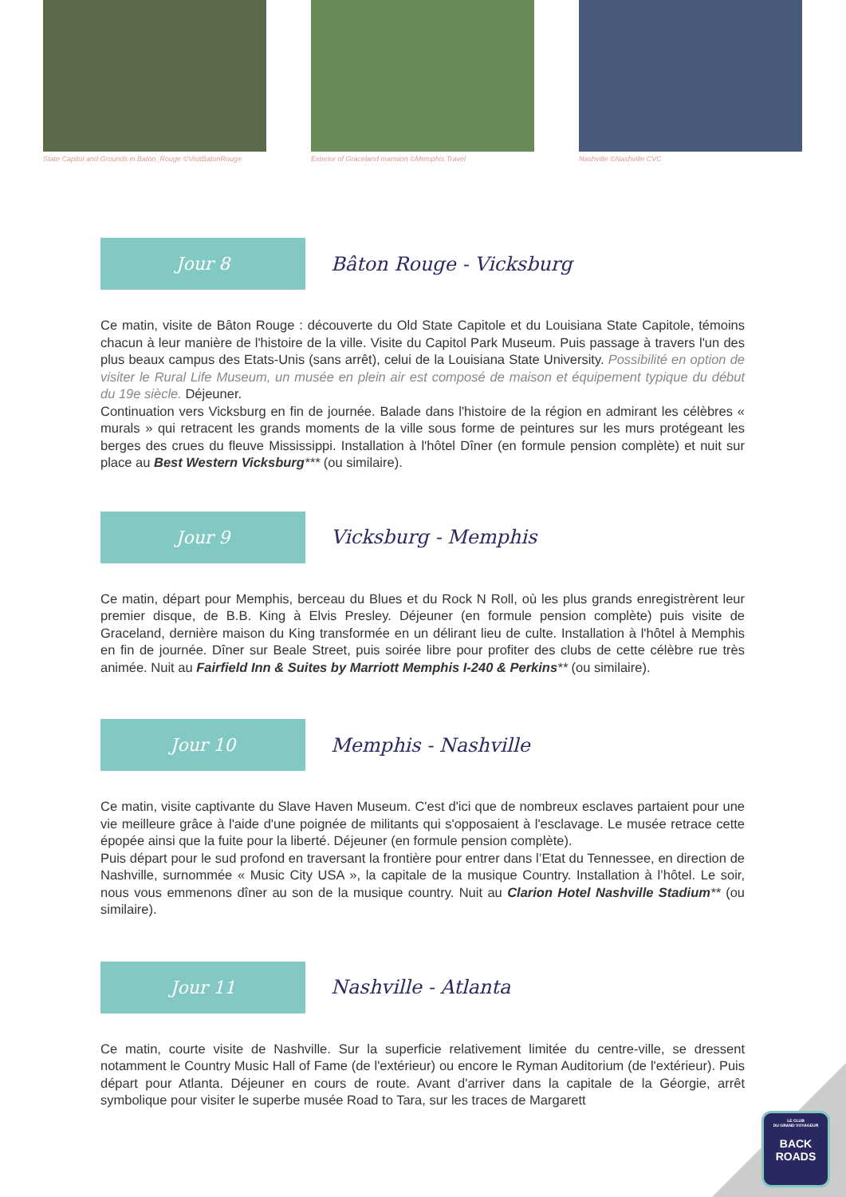State Capitol and Grounds in Baton_Rouge ©VisitBatonRouge
Exterior of Graceland mansion ©Memphis Travel
Nashville ©Nashville CVC
Jour 8
Bâton Rouge - Vicksburg
Ce matin, visite de Bâton Rouge : découverte du Old State Capitole et du Louisiana State Capitole, témoins chacun à leur manière de l'histoire de la ville. Visite du Capitol Park Museum. Puis passage à travers l'un des plus beaux campus des Etats-Unis (sans arrêt), celui de la Louisiana State University. Possibilité en option de visiter le Rural Life Museum, un musée en plein air est composé de maison et équipement typique du début du 19e siècle. Déjeuner.
Continuation vers Vicksburg en fin de journée. Balade dans l'histoire de la région en admirant les célèbres « murals » qui retracent les grands moments de la ville sous forme de peintures sur les murs protégeant les berges des crues du fleuve Mississippi. Installation à l'hôtel Dîner (en formule pension complète) et nuit sur place au Best Western Vicksburg*** (ou similaire).
Jour 9
Vicksburg - Memphis
Ce matin, départ pour Memphis, berceau du Blues et du Rock N Roll, où les plus grands enregistrèrent leur premier disque, de B.B. King à Elvis Presley. Déjeuner (en formule pension complète) puis visite de Graceland, dernière maison du King transformée en un délirant lieu de culte. Installation à l'hôtel à Memphis en fin de journée. Dîner sur Beale Street, puis soirée libre pour profiter des clubs de cette célèbre rue très animée. Nuit au Fairfield Inn & Suites by Marriott Memphis I-240 & Perkins** (ou similaire).
Jour 10
Memphis - Nashville
Ce matin, visite captivante du Slave Haven Museum. C'est d'ici que de nombreux esclaves partaient pour une vie meilleure grâce à l'aide d'une poignée de militants qui s'opposaient à l'esclavage. Le musée retrace cette épopée ainsi que la fuite pour la liberté. Déjeuner (en formule pension complète).
Puis départ pour le sud profond en traversant la frontière pour entrer dans l’Etat du Tennessee, en direction de Nashville, surnommée « Music City USA », la capitale de la musique Country. Installation à l’hôtel. Le soir, nous vous emmenons dîner au son de la musique country. Nuit au Clarion Hotel Nashville Stadium** (ou similaire).
Jour 11
Nashville - Atlanta
Ce matin, courte visite de Nashville. Sur la superficie relativement limitée du centre-ville, se dressent notamment le Country Music Hall of Fame (de l'extérieur) ou encore le Ryman Auditorium (de l'extérieur). Puis départ pour Atlanta. Déjeuner en cours de route. Avant d'arriver dans la capitale de la Géorgie, arrêt symbolique pour visiter le superbe musée Road to Tara, sur les traces de Margarett
LE CLUB
DU GRAND VOYAGEUR
BACK
ROADS